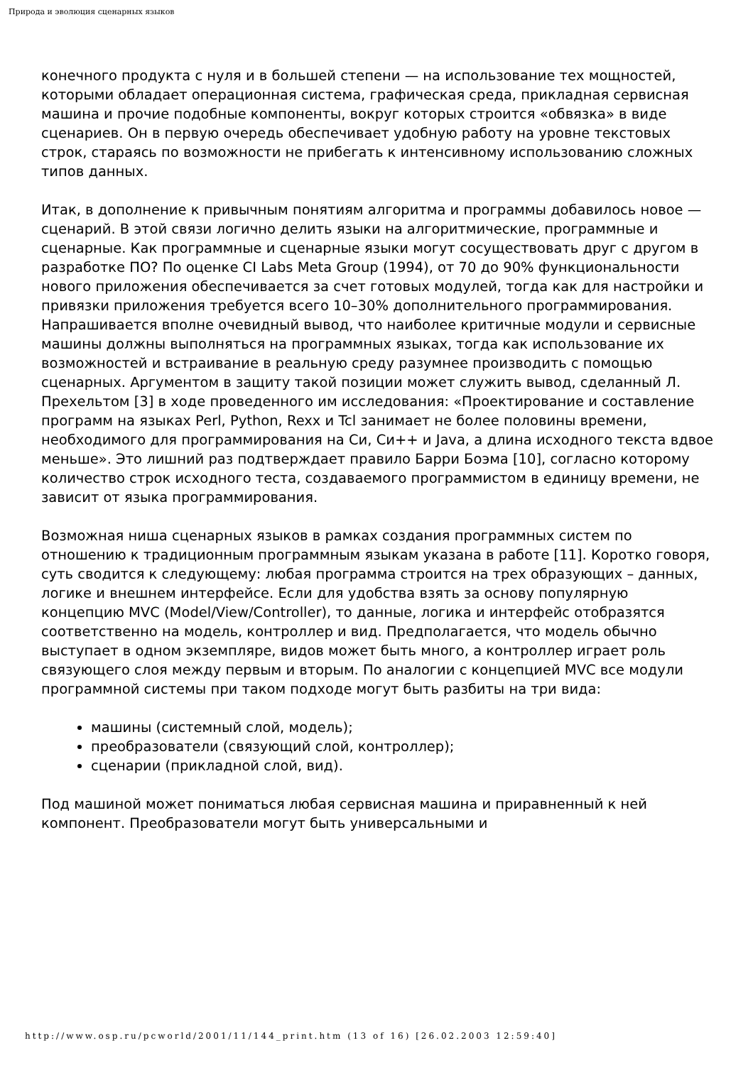Природа и эволюция сценарных языков
конечного продукта с нуля и в большей степени — на использование тех мощностей, которыми обладает операционная система, графическая среда, прикладная сервисная машина и прочие подобные компоненты, вокруг которых строится «обвязка» в виде сценариев. Он в первую очередь обеспечивает удобную работу на уровне текстовых строк, стараясь по возможности не прибегать к интенсивному использованию сложных типов данных.
Итак, в дополнение к привычным понятиям алгоритма и программы добавилось новое — сценарий. В этой связи логично делить языки на алгоритмические, программные и сценарные. Как программные и сценарные языки могут сосуществовать друг с другом в разработке ПО? По оценке CI Labs Meta Group (1994), от 70 до 90% функциональности нового приложения обеспечивается за счет готовых модулей, тогда как для настройки и привязки приложения требуется всего 10–30% дополнительного программирования. Напрашивается вполне очевидный вывод, что наиболее критичные модули и сервисные машины должны выполняться на программных языках, тогда как использование их возможностей и встраивание в реальную среду разумнее производить с помощью сценарных. Аргументом в защиту такой позиции может служить вывод, сделанный Л. Прехельтом [3] в ходе проведенного им исследования: «Проектирование и составление программ на языках Perl, Python, Rexx и Tcl занимает не более половины времени, необходимого для программирования на Си, Си++ и Java, а длина исходного текста вдвое меньше». Это лишний раз подтверждает правило Барри Боэма [10], согласно которому количество строк исходного теста, создаваемого программистом в единицу времени, не зависит от языка программирования.
Возможная ниша сценарных языков в рамках создания программных систем по отношению к традиционным программным языкам указана в работе [11]. Коротко говоря, суть сводится к следующему: любая программа строится на трех образующих – данных, логике и внешнем интерфейсе. Если для удобства взять за основу популярную концепцию MVC (Model/View/Controller), то данные, логика и интерфейс отобразятся соответственно на модель, контроллер и вид. Предполагается, что модель обычно выступает в одном экземпляре, видов может быть много, а контроллер играет роль связующего слоя между первым и вторым. По аналогии с концепцией MVC все модули программной системы при таком подходе могут быть разбиты на три вида:
машины (системный слой, модель);
преобразователи (связующий слой, контроллер);
сценарии (прикладной слой, вид).
Под машиной может пониматься любая сервисная машина и приравненный к ней компонент. Преобразователи могут быть универсальными и
http://www.osp.ru/pcworld/2001/11/144_print.htm (13 of 16) [26.02.2003 12:59:40]